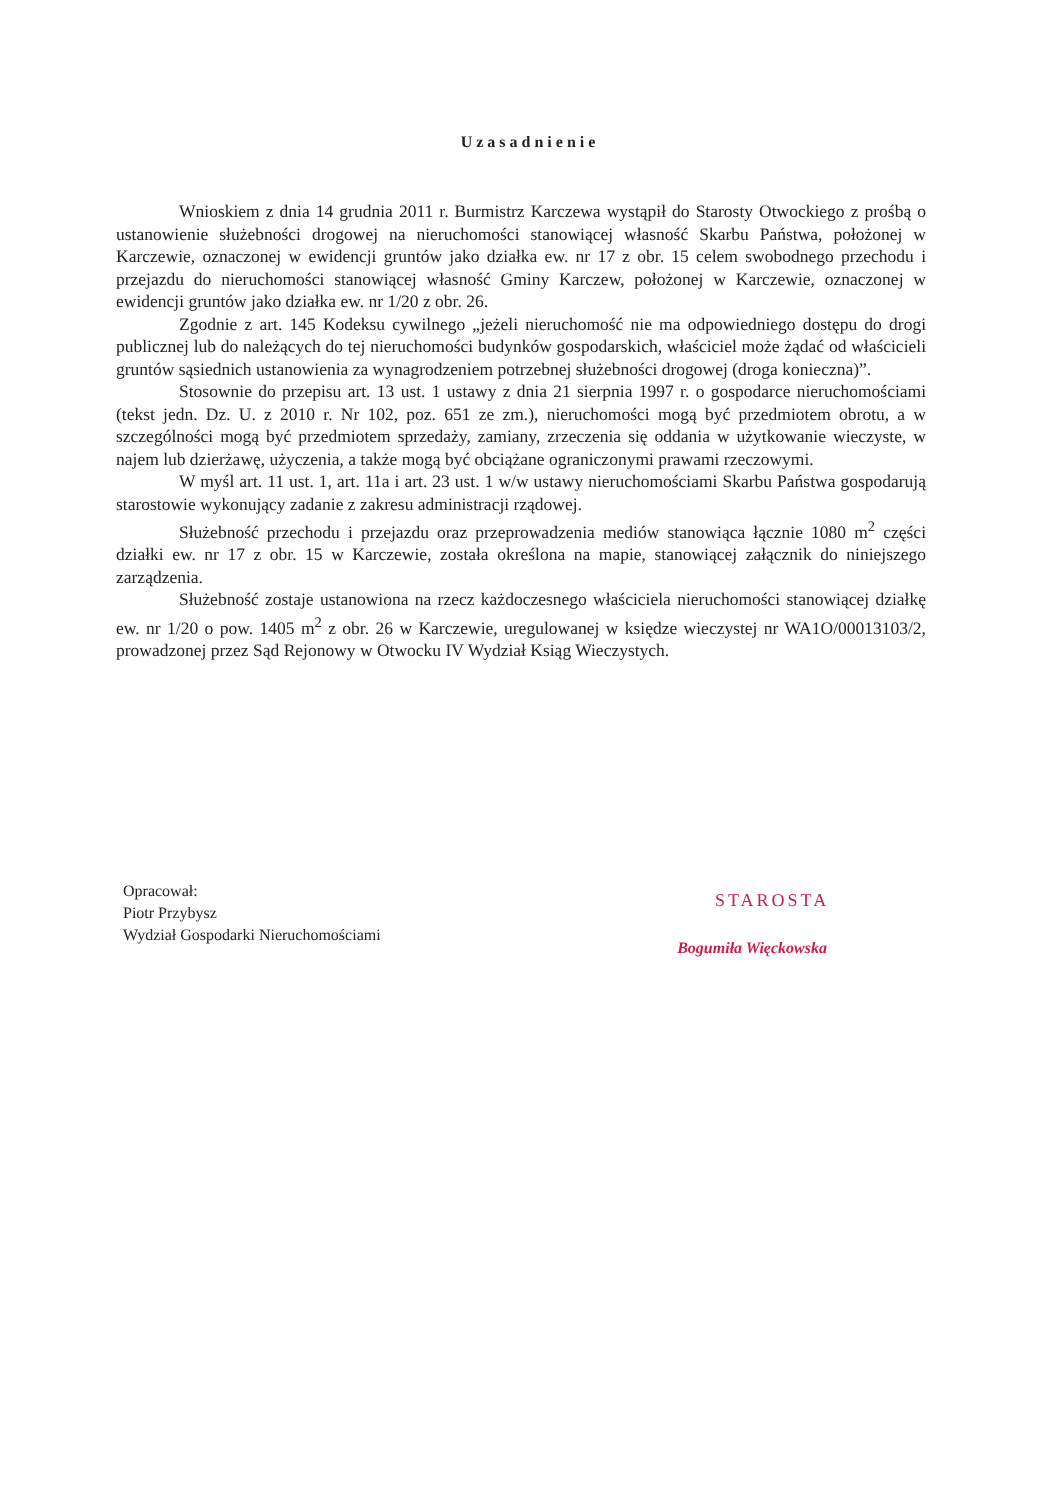Uzasadnienie
Wnioskiem z dnia 14 grudnia 2011 r. Burmistrz Karczewa wystąpił do Starosty Otwockiego z prośbą o ustanowienie służebności drogowej na nieruchomości stanowiącej własność Skarbu Państwa, położonej w Karczewie, oznaczonej w ewidencji gruntów jako działka ew. nr 17 z obr. 15 celem swobodnego przechodu i przejazdu do nieruchomości stanowiącej własność Gminy Karczew, położonej w Karczewie, oznaczonej w ewidencji gruntów jako działka ew. nr 1/20 z obr. 26.
Zgodnie z art. 145 Kodeksu cywilnego „jeżeli nieruchomość nie ma odpowiedniego dostępu do drogi publicznej lub do należących do tej nieruchomości budynków gospodarskich, właściciel może żądać od właścicieli gruntów sąsiednich ustanowienia za wynagrodzeniem potrzebnej służebności drogowej (droga konieczna)”.
Stosownie do przepisu art. 13 ust. 1 ustawy z dnia 21 sierpnia 1997 r. o gospodarce nieruchomościami (tekst jedn. Dz. U. z 2010 r. Nr 102, poz. 651 ze zm.), nieruchomości mogą być przedmiotem obrotu, a w szczególności mogą być przedmiotem sprzedaży, zamiany, zrzeczenia się oddania w użytkowanie wieczyste, w najem lub dzierżawę, użyczenia, a także mogą być obciążane ograniczonymi prawami rzeczowymi.
W myśl art. 11 ust. 1, art. 11a i art. 23 ust. 1 w/w ustawy nieruchomościami Skarbu Państwa gospodarują starostowie wykonujący zadanie z zakresu administracji rządowej.
Służebność przechodu i przejazdu oraz przeprowadzenia mediów stanowiąca łącznie 1080 m<sup>2</sup> części działki ew. nr 17 z obr. 15 w Karczewie, została określona na mapie, stanowiącej załącznik do niniejszego zarządzenia.
Służebność zostaje ustanowiona na rzecz każdoczesnego właściciela nieruchomości stanowiącej działkę ew. nr 1/20 o pow. 1405 m<sup>2</sup> z obr. 26 w Karczewie, uregulowanej w księdze wieczystej nr WA1O/00013103/2, prowadzonej przez Sąd Rejonowy w Otwocku IV Wydział Ksiąg Wieczystych.
Opracował:
Piotr Przybysz
Wydział Gospodarki Nieruchomościami
STAROSTA
Bogumiła Więckowska